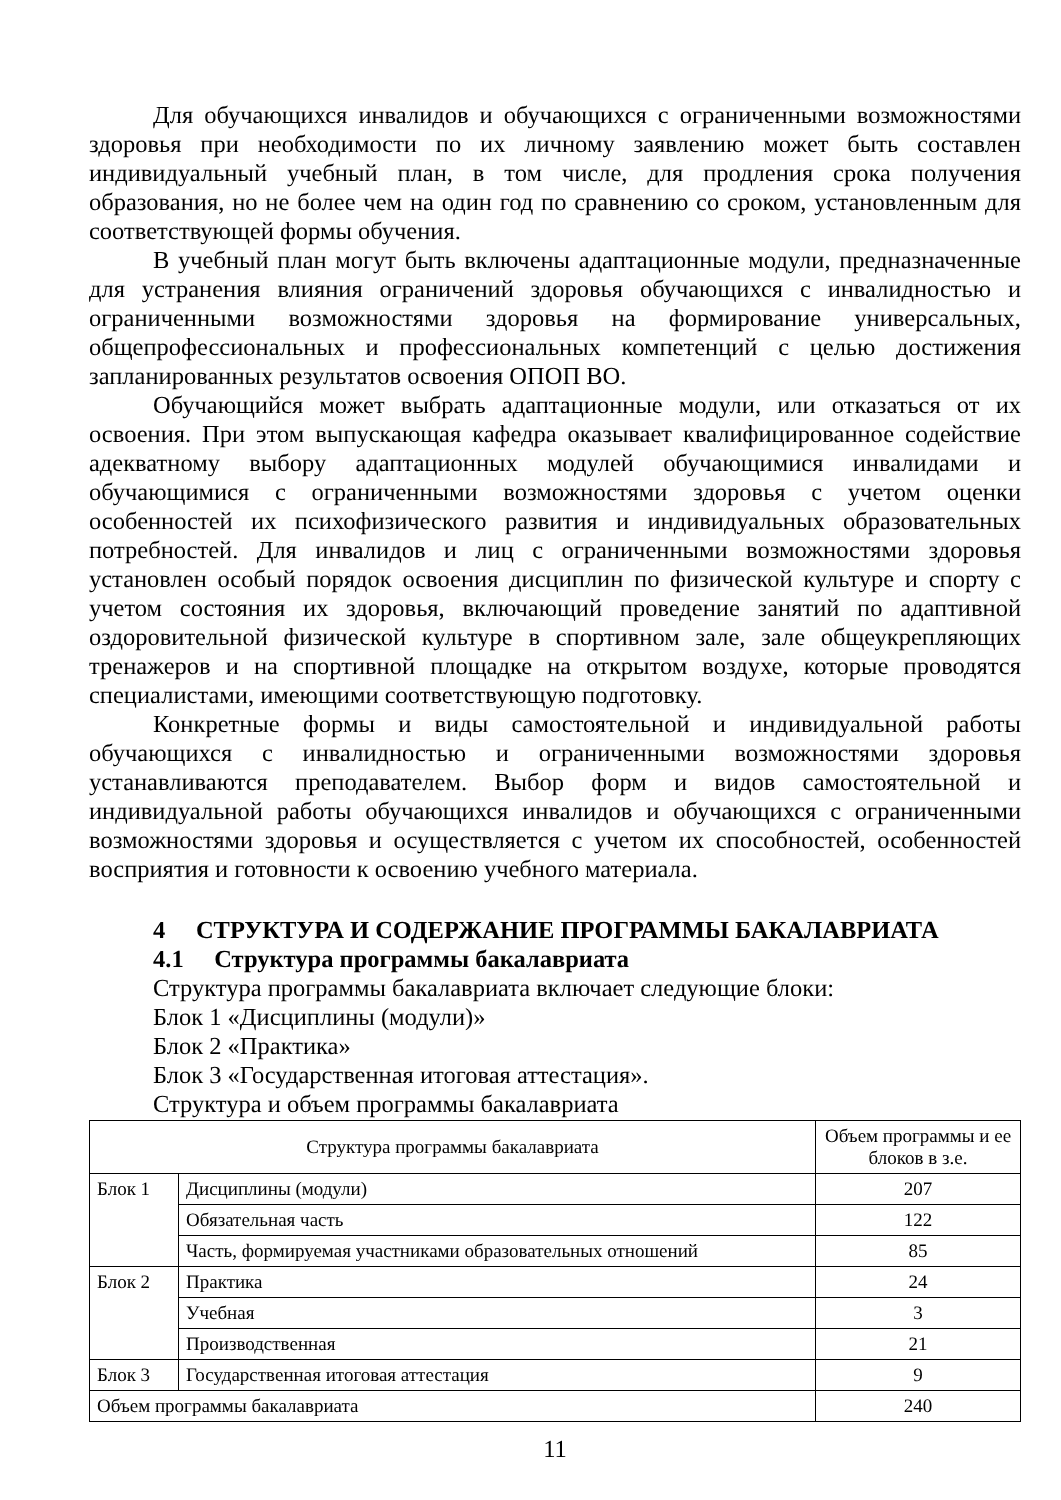Для обучающихся инвалидов и обучающихся с ограниченными возможностями здоровья при необходимости по их личному заявлению может быть составлен индивидуальный учебный план, в том числе, для продления срока получения образования, но не более чем на один год по сравнению со сроком, установленным для соответствующей формы обучения.
В учебный план могут быть включены адаптационные модули, предназначенные для устранения влияния ограничений здоровья обучающихся с инвалидностью и ограниченными возможностями здоровья на формирование универсальных, общепрофессиональных и профессиональных компетенций с целью достижения запланированных результатов освоения ОПОП ВО.
Обучающийся может выбрать адаптационные модули, или отказаться от их освоения. При этом выпускающая кафедра оказывает квалифицированное содействие адекватному выбору адаптационных модулей обучающимися инвалидами и обучающимися с ограниченными возможностями здоровья с учетом оценки особенностей их психофизического развития и индивидуальных образовательных потребностей. Для инвалидов и лиц с ограниченными возможностями здоровья установлен особый порядок освоения дисциплин по физической культуре и спорту с учетом состояния их здоровья, включающий проведение занятий по адаптивной оздоровительной физической культуре в спортивном зале, зале общеукрепляющих тренажеров и на спортивной площадке на открытом воздухе, которые проводятся специалистами, имеющими соответствующую подготовку.
Конкретные формы и виды самостоятельной и индивидуальной работы обучающихся с инвалидностью и ограниченными возможностями здоровья устанавливаются преподавателем. Выбор форм и видов самостоятельной и индивидуальной работы обучающихся инвалидов и обучающихся с ограниченными возможностями здоровья и осуществляется с учетом их способностей, особенностей восприятия и готовности к освоению учебного материала.
4 СТРУКТУРА И СОДЕРЖАНИЕ ПРОГРАММЫ БАКАЛАВРИАТА
4.1 Структура программы бакалавриата
Структура программы бакалавриата включает следующие блоки:
Блок 1 «Дисциплины (модули)»
Блок 2 «Практика»
Блок 3 «Государственная итоговая аттестация».
Структура и объем программы бакалавриата
| Структура программы бакалавриата | | Объем программы и ее блоков в з.е. |
| --- | --- | --- |
| Блок 1 | Дисциплины (модули) | 207 |
| | Обязательная часть | 122 |
| | Часть, формируемая участниками образовательных отношений | 85 |
| Блок 2 | Практика | 24 |
| | Учебная | 3 |
| | Производственная | 21 |
| Блок 3 | Государственная итоговая аттестация | 9 |
| Объем программы бакалавриата | | 240 |
11